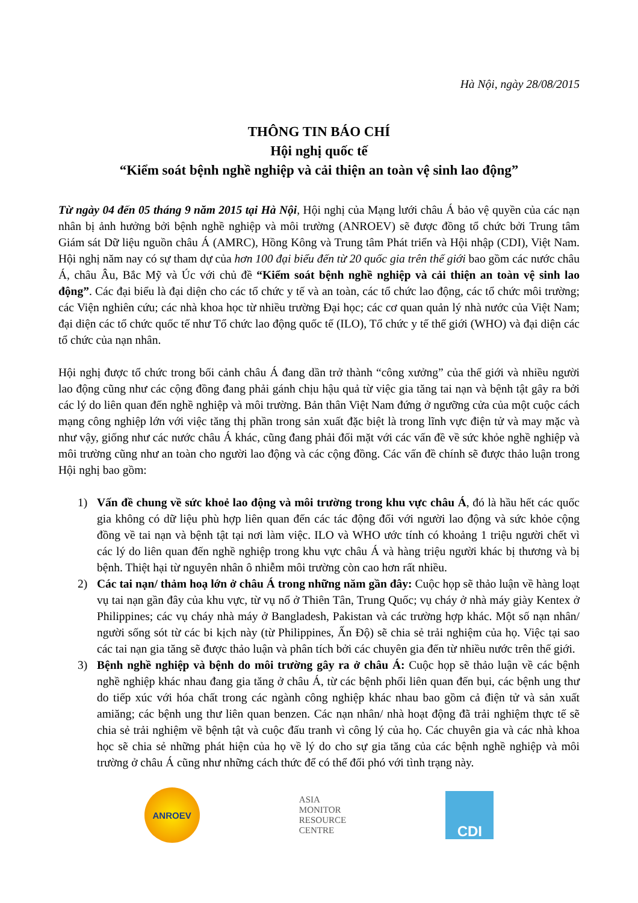Hà Nội, ngày 28/08/2015
THÔNG TIN BÁO CHÍ
Hội nghị quốc tế
“Kiểm soát bệnh nghề nghiệp và cải thiện an toàn vệ sinh lao động”
Từ ngày 04 đến 05 tháng 9 năm 2015 tại Hà Nội, Hội nghị của Mạng lưới châu Á bảo vệ quyền của các nạn nhân bị ảnh hưởng bởi bệnh nghề nghiệp và môi trường (ANROEV) sẽ được đồng tổ chức bởi Trung tâm Giám sát Dữ liệu nguồn châu Á (AMRC), Hồng Kông và Trung tâm Phát triển và Hội nhập (CDI), Việt Nam. Hội nghị năm nay có sự tham dự của hơn 100 đại biểu đến từ 20 quốc gia trên thế giới bao gồm các nước châu Á, châu Âu, Bắc Mỹ và Úc với chủ đề “Kiểm soát bệnh nghề nghiệp và cải thiện an toàn vệ sinh lao động”. Các đại biểu là đại diện cho các tổ chức y tế và an toàn, các tổ chức lao động, các tổ chức môi trường; các Viện nghiên cứu; các nhà khoa học từ nhiều trường Đại học; các cơ quan quản lý nhà nước của Việt Nam; đại diện các tổ chức quốc tế như Tổ chức lao động quốc tế (ILO), Tổ chức y tế thế giới (WHO) và đại diện các tổ chức của nạn nhân.
Hội nghị được tổ chức trong bối cảnh châu Á đang dần trở thành “công xưởng” của thế giới và nhiều người lao động cũng như các cộng đồng đang phải gánh chịu hậu quả từ việc gia tăng tai nạn và bệnh tật gây ra bởi các lý do liên quan đến nghề nghiệp và môi trường. Bản thân Việt Nam đứng ở ngưỡng cửa của một cuộc cách mạng công nghiệp lớn với việc tăng thị phần trong sản xuất đặc biệt là trong lĩnh vực điện tử và may mặc và như vậy, giống như các nước châu Á khác, cũng đang phải đối mặt với các vấn đề về sức khỏe nghề nghiệp và môi trường cũng như an toàn cho người lao động và các cộng đồng. Các vấn đề chính sẽ được thảo luận trong Hội nghị bao gồm:
1) Vấn đề chung về sức khoẻ lao động và môi trường trong khu vực châu Á, đó là hầu hết các quốc gia không có dữ liệu phù hợp liên quan đến các tác động đối với người lao động và sức khỏe cộng đồng về tai nạn và bệnh tật tại nơi làm việc. ILO và WHO ước tính có khoảng 1 triệu người chết vì các lý do liên quan đến nghề nghiệp trong khu vực châu Á và hàng triệu người khác bị thương và bị bệnh. Thiệt hại từ nguyên nhân ô nhiễm môi trường còn cao hơn rất nhiều.
2) Các tai nạn/ thảm hoạ lớn ở châu Á trong những năm gần đây: Cuộc họp sẽ thảo luận về hàng loạt vụ tai nạn gần đây của khu vực, từ vụ nổ ở Thiên Tân, Trung Quốc; vụ cháy ở nhà máy giày Kentex ở Philippines; các vụ cháy nhà máy ở Bangladesh, Pakistan và các trường hợp khác. Một số nạn nhân/ người sống sót từ các bi kịch này (từ Philippines, Ấn Độ) sẽ chia sẻ trải nghiệm của họ. Việc tại sao các tai nạn gia tăng sẽ được thảo luận và phân tích bởi các chuyên gia đến từ nhiều nước trên thế giới.
3) Bệnh nghề nghiệp và bệnh do môi trường gây ra ở châu Á: Cuộc họp sẽ thảo luận về các bệnh nghề nghiệp khác nhau đang gia tăng ở châu Á, từ các bệnh phổi liên quan đến bụi, các bệnh ung thư do tiếp xúc với hóa chất trong các ngành công nghiệp khác nhau bao gồm cả điện tử và sản xuất amiăng; các bệnh ung thư liên quan benzen. Các nạn nhân/ nhà hoạt động đã trải nghiệm thực tế sẽ chia sẻ trải nghiệm về bệnh tật và cuộc đấu tranh vì công lý của họ. Các chuyên gia và các nhà khoa học sẽ chia sẻ những phát hiện của họ về lý do cho sự gia tăng của các bệnh nghề nghiệp và môi trường ở châu Á cũng như những cách thức để có thể đối phó với tình trạng này.
ANROEV
ASIA
MONITOR
RESOURCE
CENTRE
CDI